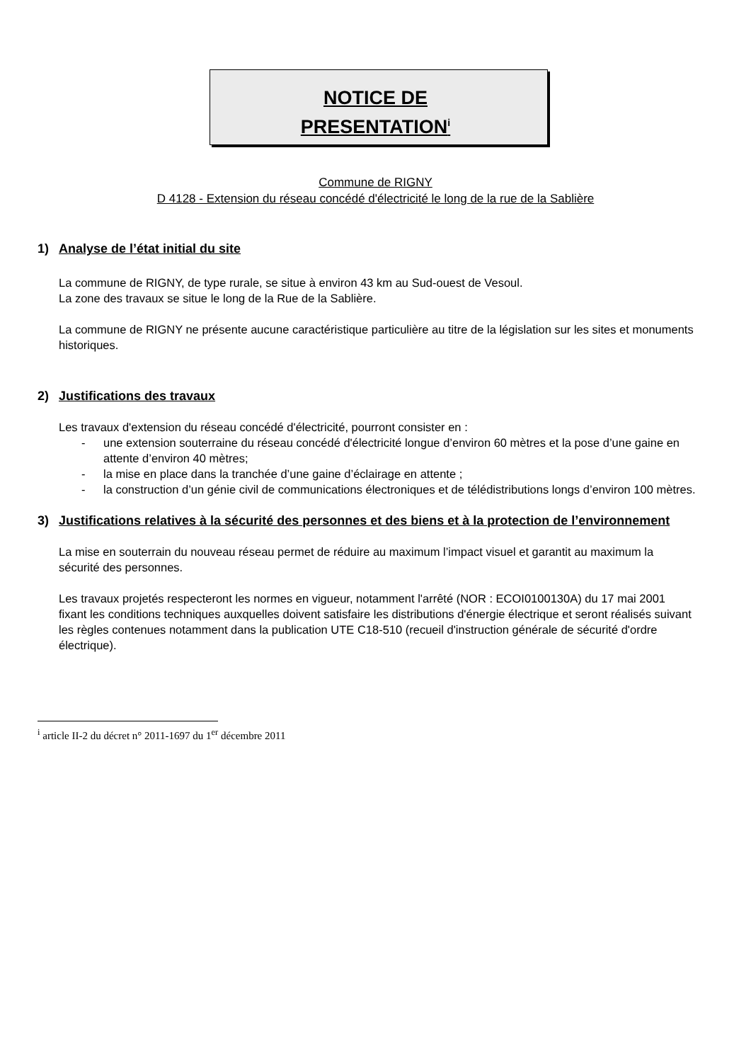NOTICE DE
PRESENTATION<sup>i</sup>
Commune de RIGNY
D 4128 - Extension du réseau concédé d'électricité le long de la rue de la Sablière
1) Analyse de l’état initial du site
La commune de RIGNY, de type rurale, se situe à environ 43 km au Sud-ouest de Vesoul.
La zone des travaux se situe le long de la Rue de la Sablière.
La commune de RIGNY ne présente aucune caractéristique particulière au titre de la législation sur les sites et monuments historiques.
2) Justifications des travaux
Les travaux d'extension du réseau concédé d'électricité, pourront consister en :
- une extension souterraine du réseau concédé d'électricité longue d’environ 60 mètres et la pose d’une gaine en attente d’environ 40 mètres;
- la mise en place dans la tranchée d’une gaine d’éclairage en attente ;
- la construction d’un génie civil de communications électroniques et de télédistributions longs d’environ 100 mètres.
3) Justifications relatives à la sécurité des personnes et des biens et à la protection de l’environnement
La mise en souterrain du nouveau réseau permet de réduire au maximum l’impact visuel et garantit au maximum la sécurité des personnes.
Les travaux projetés respecteront les normes en vigueur, notamment l'arrêté (NOR : ECOI0100130A) du 17 mai 2001 fixant les conditions techniques auxquelles doivent satisfaire les distributions d'énergie électrique et seront réalisés suivant les règles contenues notamment dans la publication UTE C18-510 (recueil d'instruction générale de sécurité d'ordre électrique).
<sup>i</sup> article II-2 du décret n° 2011-1697 du 1<sup>er</sup> décembre 2011